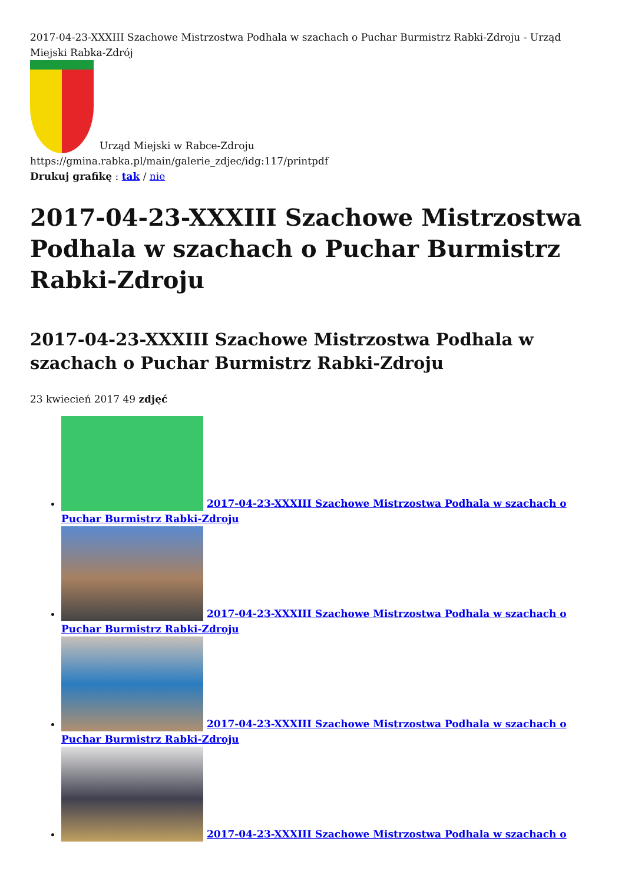2017-04-23-XXXIII Szachowe Mistrzostwa Podhala w szachach o Puchar Burmistrz Rabki-Zdroju - Urząd Miejski Rabka-Zdrój
Urząd Miejski w Rabce-Zdroju
https://gmina.rabka.pl/main/galerie_zdjec/idg:117/printpdf
Drukuj grafikę : tak / nie
2017-04-23-XXXIII Szachowe Mistrzostwa Podhala w szachach o Puchar Burmistrz Rabki-Zdroju
2017-04-23-XXXIII Szachowe Mistrzostwa Podhala w szachach o Puchar Burmistrz Rabki-Zdroju
23 kwiecień 2017 49 zdjęć
2017-04-23-XXXIII Szachowe Mistrzostwa Podhala w szachach o Puchar Burmistrz Rabki-Zdroju
2017-04-23-XXXIII Szachowe Mistrzostwa Podhala w szachach o Puchar Burmistrz Rabki-Zdroju
2017-04-23-XXXIII Szachowe Mistrzostwa Podhala w szachach o Puchar Burmistrz Rabki-Zdroju
2017-04-23-XXXIII Szachowe Mistrzostwa Podhala w szachach o